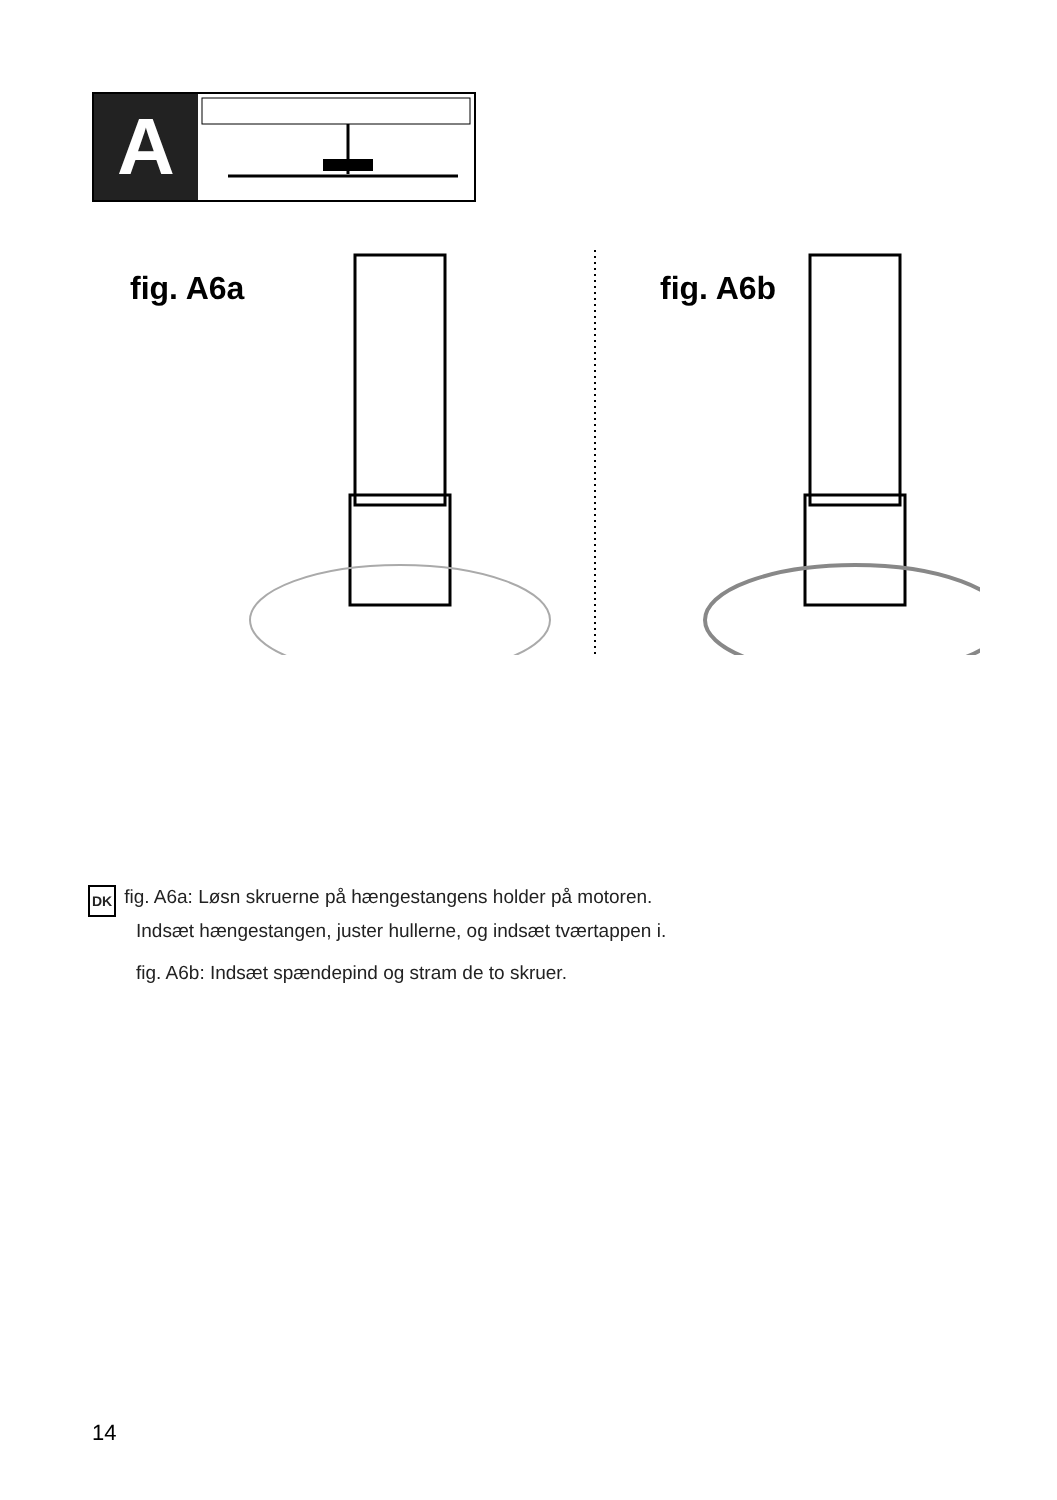A
fig. A6a fig. A6b
DK fig. A6a: Løsn skruerne på hængestangens holder på motoren.
Indsæt hængestangen, juster hullerne, og indsæt tværtappen i.
fig. A6b: Indsæt spændepind og stram de to skruer.
14